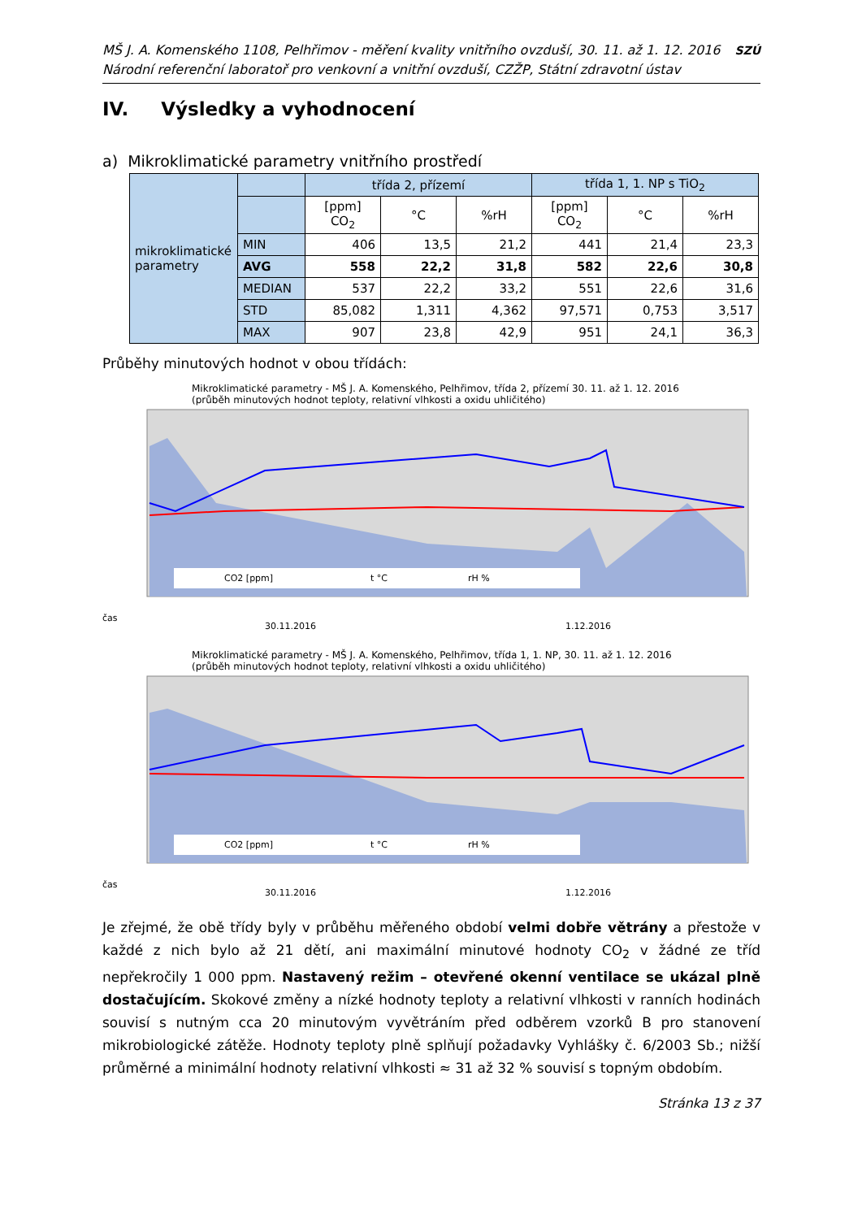MŠ J. A. Komenského 1108, Pelhřimov - měření kvality vnitřního ovzduší, 30. 11. až 1. 12. 2016
Národní referenční laboratoř pro venkovní a vnitřní ovzduší, CZŽP, Státní zdravotní ústav
SZÚ
IV. Výsledky a vyhodnocení
a) Mikroklimatické parametry vnitřního prostředí
| mikroklimatické parametry | | třída 2, přízemí | | | třída 1, 1. NP s TiO<sub>2</sub> | | |
| | | [ppm] CO<sub>2</sub> | °C | %rH | [ppm] CO<sub>2</sub> | °C | %rH |
| | MIN | 406 | 13,5 | 21,2 | 441 | 21,4 | 23,3 |
| | AVG | 558 | 22,2 | 31,8 | 582 | 22,6 | 30,8 |
| | MEDIAN | 537 | 22,2 | 33,2 | 551 | 22,6 | 31,6 |
| | STD | 85,082 | 1,311 | 4,362 | 97,571 | 0,753 | 3,517 |
| | MAX | 907 | 23,8 | 42,9 | 951 | 24,1 | 36,3 |
Průběhy minutových hodnot v obou třídách:
Mikroklimatické parametry - MŠ J. A. Komenského, Pelhřimov, třída 2, přízemí 30. 11. až 1. 12. 2016
(průběh minutových hodnot teploty, relativní vlhkosti a oxidu uhličitého)
CO2 [ppm]
t °C
rH %
30.11.2016
1.12.2016
čas
Mikroklimatické parametry - MŠ J. A. Komenského, Pelhřimov, třída 1, 1. NP, 30. 11. až 1. 12. 2016
(průběh minutových hodnot teploty, relativní vlhkosti a oxidu uhličitého)
CO2 [ppm]
t °C
rH %
30.11.2016
1.12.2016
čas
Je zřejmé, že obě třídy byly v průběhu měřeného období velmi dobře větrány a přestože v každé z nich bylo až 21 dětí, ani maximální minutové hodnoty CO<sub>2</sub> v žádné ze tříd nepřekročily 1 000 ppm. Nastavený režim – otevřené okenní ventilace se ukázal plně dostačujícím. Skokové změny a nízké hodnoty teploty a relativní vlhkosti v ranních hodinách souvisí s nutným cca 20 minutovým vyvětráním před odběrem vzorků B pro stanovení mikrobiologické zátěže. Hodnoty teploty plně splňují požadavky Vyhlášky č. 6/2003 Sb.; nižší průměrné a minimální hodnoty relativní vlhkosti ≈ 31 až 32 % souvisí s topným obdobím.
Stránka 13 z 37